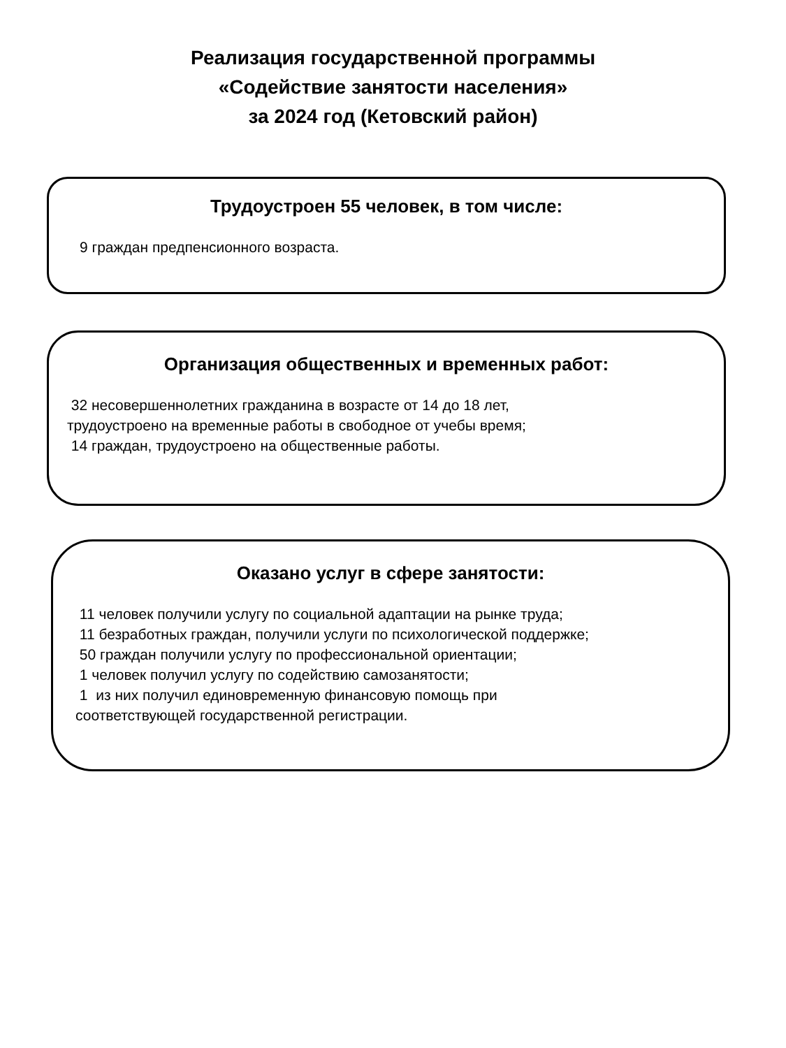Реализация государственной программы
«Содействие занятости населения»
за 2024 год (Кетовский район)
Трудоустроен 55 человек, в том числе:
9 граждан предпенсионного возраста.
Организация общественных и временных работ:
32 несовершеннолетних гражданина в возрасте от 14 до 18 лет,
трудоустроено на временные работы в свободное от учебы время;
14 граждан, трудоустроено на общественные работы.
Оказано услуг в сфере занятости:
11 человек получили услугу по социальной адаптации на рынке труда;
11 безработных граждан, получили услуги по психологической поддержке;
50 граждан получили услугу по профессиональной ориентации;
1 человек получил услугу по содействию самозанятости;
1 из них получил единовременную финансовую помощь при
соответствующей государственной регистрации.